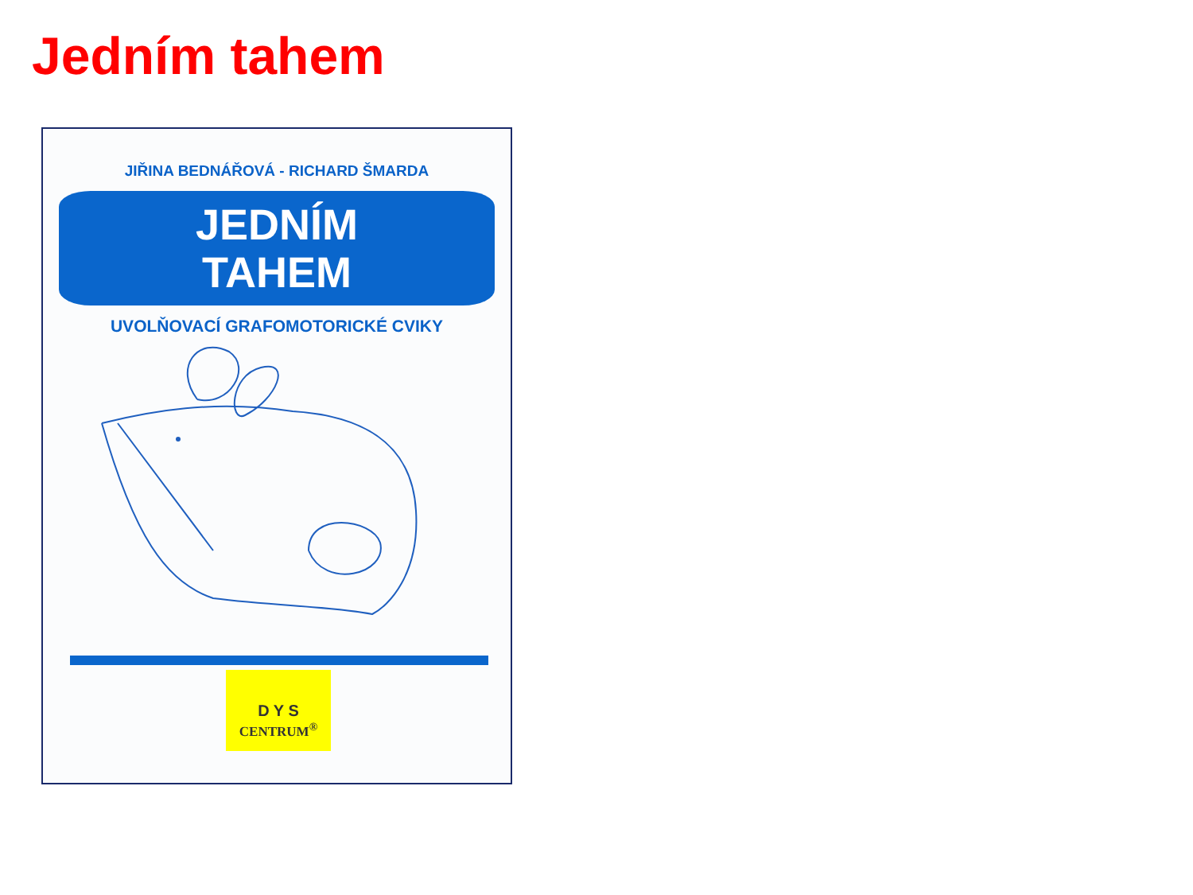Jedním tahem
JIŘINA BEDNÁŘOVÁ - RICHARD ŠMARDA
JEDNÍM
TAHEM
UVOLŇOVACÍ GRAFOMOTORICKÉ CVIKY
D Y S
CENTRUM<sup>®</sup>